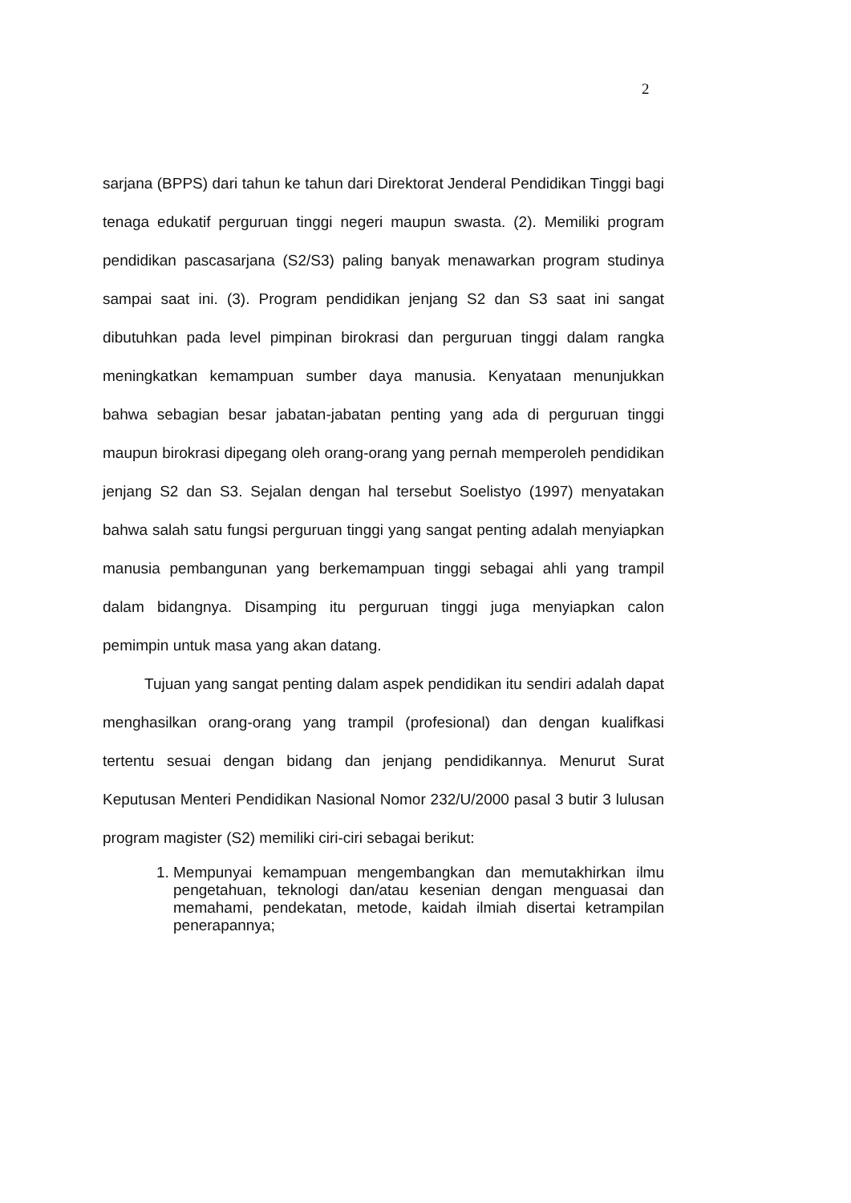2
sarjana (BPPS) dari tahun ke tahun dari Direktorat Jenderal Pendidikan Tinggi bagi tenaga edukatif perguruan tinggi negeri maupun swasta. (2). Memiliki program pendidikan pascasarjana (S2/S3) paling banyak menawarkan program studinya sampai saat ini. (3). Program pendidikan jenjang S2 dan S3 saat ini sangat dibutuhkan pada level pimpinan birokrasi dan perguruan tinggi dalam rangka meningkatkan kemampuan sumber daya manusia. Kenyataan menunjukkan bahwa sebagian besar jabatan-jabatan penting yang ada di perguruan tinggi maupun birokrasi dipegang oleh orang-orang yang pernah memperoleh pendidikan jenjang S2 dan S3. Sejalan dengan hal tersebut Soelistyo (1997) menyatakan bahwa salah satu fungsi perguruan tinggi yang sangat penting adalah menyiapkan manusia pembangunan yang berkemampuan tinggi sebagai ahli yang trampil dalam bidangnya. Disamping itu perguruan tinggi juga menyiapkan calon pemimpin untuk masa yang akan datang.
Tujuan yang sangat penting dalam aspek pendidikan itu sendiri adalah dapat menghasilkan orang-orang yang trampil (profesional) dan dengan kualifkasi tertentu sesuai dengan bidang dan jenjang pendidikannya. Menurut Surat Keputusan Menteri Pendidikan Nasional Nomor 232/U/2000 pasal 3 butir 3 lulusan program magister (S2) memiliki ciri-ciri sebagai berikut:
1. Mempunyai kemampuan mengembangkan dan memutakhirkan ilmu pengetahuan, teknologi dan/atau kesenian dengan menguasai dan memahami, pendekatan, metode, kaidah ilmiah disertai ketrampilan penerapannya;